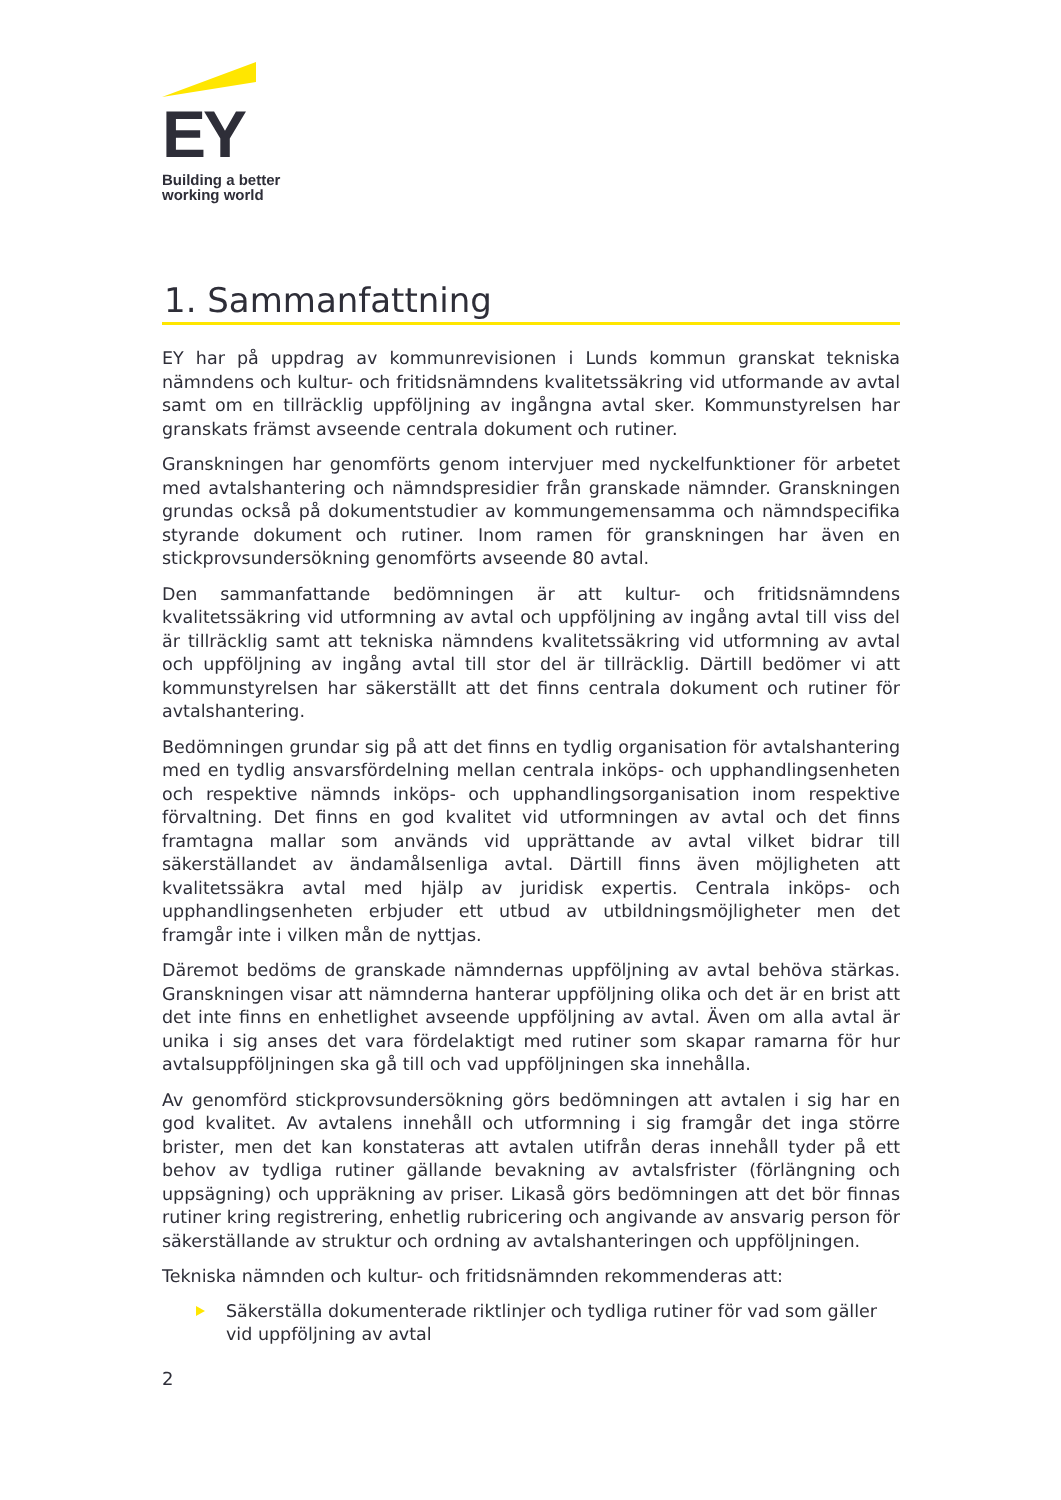EY
Building a better
working world
1. Sammanfattning
EY har på uppdrag av kommunrevisionen i Lunds kommun granskat tekniska nämndens och kultur- och fritidsnämndens kvalitetssäkring vid utformande av avtal samt om en tillräcklig uppföljning av ingångna avtal sker. Kommunstyrelsen har granskats främst avseende centrala dokument och rutiner.
Granskningen har genomförts genom intervjuer med nyckelfunktioner för arbetet med avtalshantering och nämndspresidier från granskade nämnder. Granskningen grundas också på dokumentstudier av kommungemensamma och nämndspecifika styrande dokument och rutiner. Inom ramen för granskningen har även en stickprovsundersökning genomförts avseende 80 avtal.
Den sammanfattande bedömningen är att kultur- och fritidsnämndens kvalitetssäkring vid utformning av avtal och uppföljning av ingång avtal till viss del är tillräcklig samt att tekniska nämndens kvalitetssäkring vid utformning av avtal och uppföljning av ingång avtal till stor del är tillräcklig. Därtill bedömer vi att kommunstyrelsen har säkerställt att det finns centrala dokument och rutiner för avtalshantering.
Bedömningen grundar sig på att det finns en tydlig organisation för avtalshantering med en tydlig ansvarsfördelning mellan centrala inköps- och upphandlingsenheten och respektive nämnds inköps- och upphandlingsorganisation inom respektive förvaltning. Det finns en god kvalitet vid utformningen av avtal och det finns framtagna mallar som används vid upprättande av avtal vilket bidrar till säkerställandet av ändamålsenliga avtal. Därtill finns även möjligheten att kvalitetssäkra avtal med hjälp av juridisk expertis. Centrala inköps- och upphandlingsenheten erbjuder ett utbud av utbildningsmöjligheter men det framgår inte i vilken mån de nyttjas.
Däremot bedöms de granskade nämndernas uppföljning av avtal behöva stärkas. Granskningen visar att nämnderna hanterar uppföljning olika och det är en brist att det inte finns en enhetlighet avseende uppföljning av avtal. Även om alla avtal är unika i sig anses det vara fördelaktigt med rutiner som skapar ramarna för hur avtalsuppföljningen ska gå till och vad uppföljningen ska innehålla.
Av genomförd stickprovsundersökning görs bedömningen att avtalen i sig har en god kvalitet. Av avtalens innehåll och utformning i sig framgår det inga större brister, men det kan konstateras att avtalen utifrån deras innehåll tyder på ett behov av tydliga rutiner gällande bevakning av avtalsfrister (förlängning och uppsägning) och uppräkning av priser. Likaså görs bedömningen att det bör finnas rutiner kring registrering, enhetlig rubricering och angivande av ansvarig person för säkerställande av struktur och ordning av avtalshanteringen och uppföljningen.
Tekniska nämnden och kultur- och fritidsnämnden rekommenderas att:
Säkerställa dokumenterade riktlinjer och tydliga rutiner för vad som gäller vid uppföljning av avtal
2